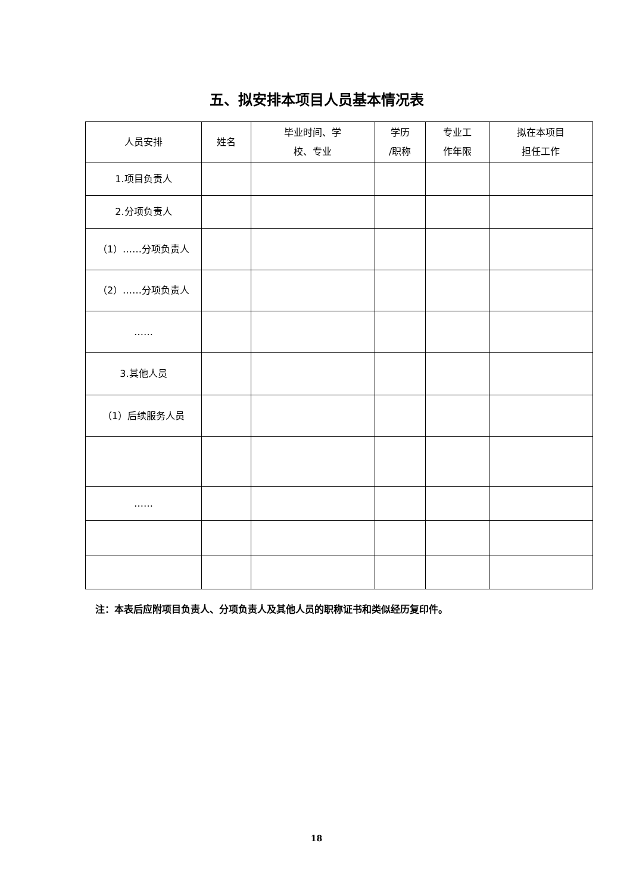五、拟安排本项目人员基本情况表
| 人员安排 | 姓名 | 毕业时间、学 校、专业 | 学历 /职称 | 专业工 作年限 | 拟在本项目 担任工作 |
| --- | --- | --- | --- | --- | --- |
| 1.项目负责人 | | | | | |
| 2.分项负责人 | | | | | |
| （1）……分项负责人 | | | | | |
| （2）……分项负责人 | | | | | |
| …… | | | | | |
| 3.其他人员 | | | | | |
| （1）后续服务人员 | | | | | |
| …… | | | | | |
注：本表后应附项目负责人、分项负责人及其他人员的职称证书和类似经历复印件。
18